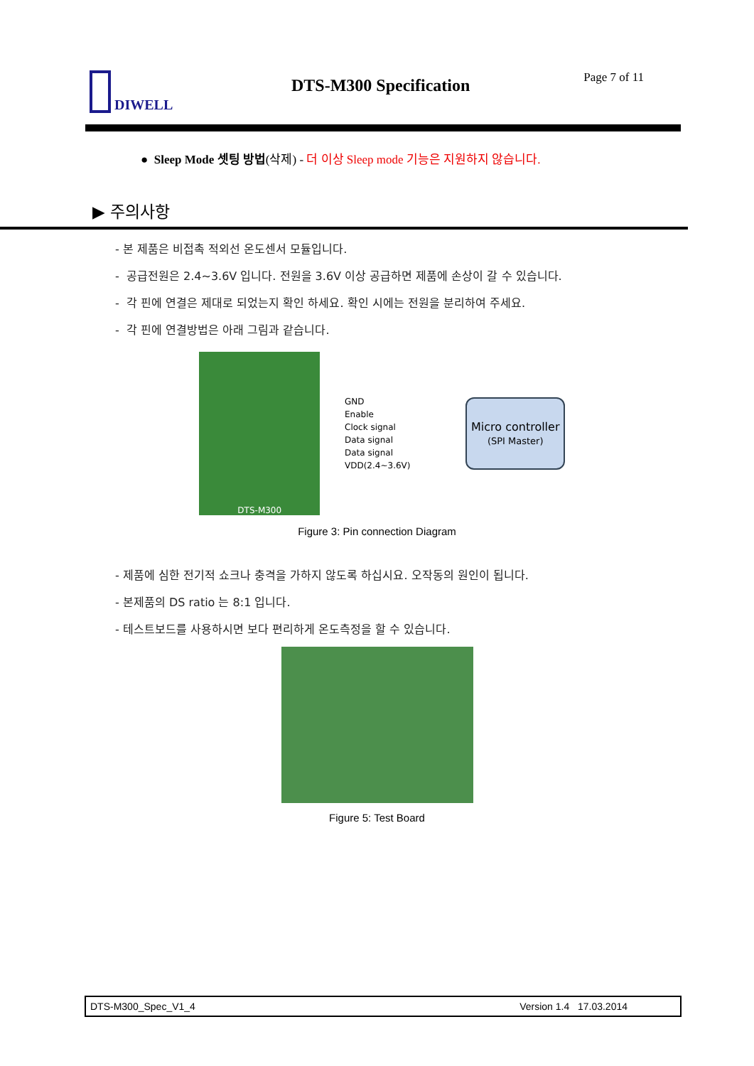DIWELL DTS-M300 Specification Page 7 of 11
● Sleep Mode 셋팅 방법(삭제) - 더 이상 Sleep mode 기능은 지원하지 않습니다.
▶ 주의사항
- 본 제품은 비접촉 적외선 온도센서 모듈입니다.
- 공급전원은 2.4~3.6V 입니다. 전원을 3.6V 이상 공급하면 제품에 손상이 갈 수 있습니다.
- 각 핀에 연결은 제대로 되었는지 확인 하세요. 확인 시에는 전원을 분리하여 주세요.
- 각 핀에 연결방법은 아래 그림과 같습니다.
DTS-M300
GND
Enable
Clock signal
Data signal
Data signal
VDD(2.4~3.6V)
Micro controller
(SPI Master)
Figure 3: Pin connection Diagram
- 제품에 심한 전기적 쇼크나 충격을 가하지 않도록 하십시요. 오작동의 원인이 됩니다.
- 본제품의 DS ratio 는 8:1 입니다.
- 테스트보드를 사용하시면 보다 편리하게 온도측정을 할 수 있습니다.
Figure 5: Test Board
DTS-M300_Spec_V1_4 Version 1.4 17.03.2014